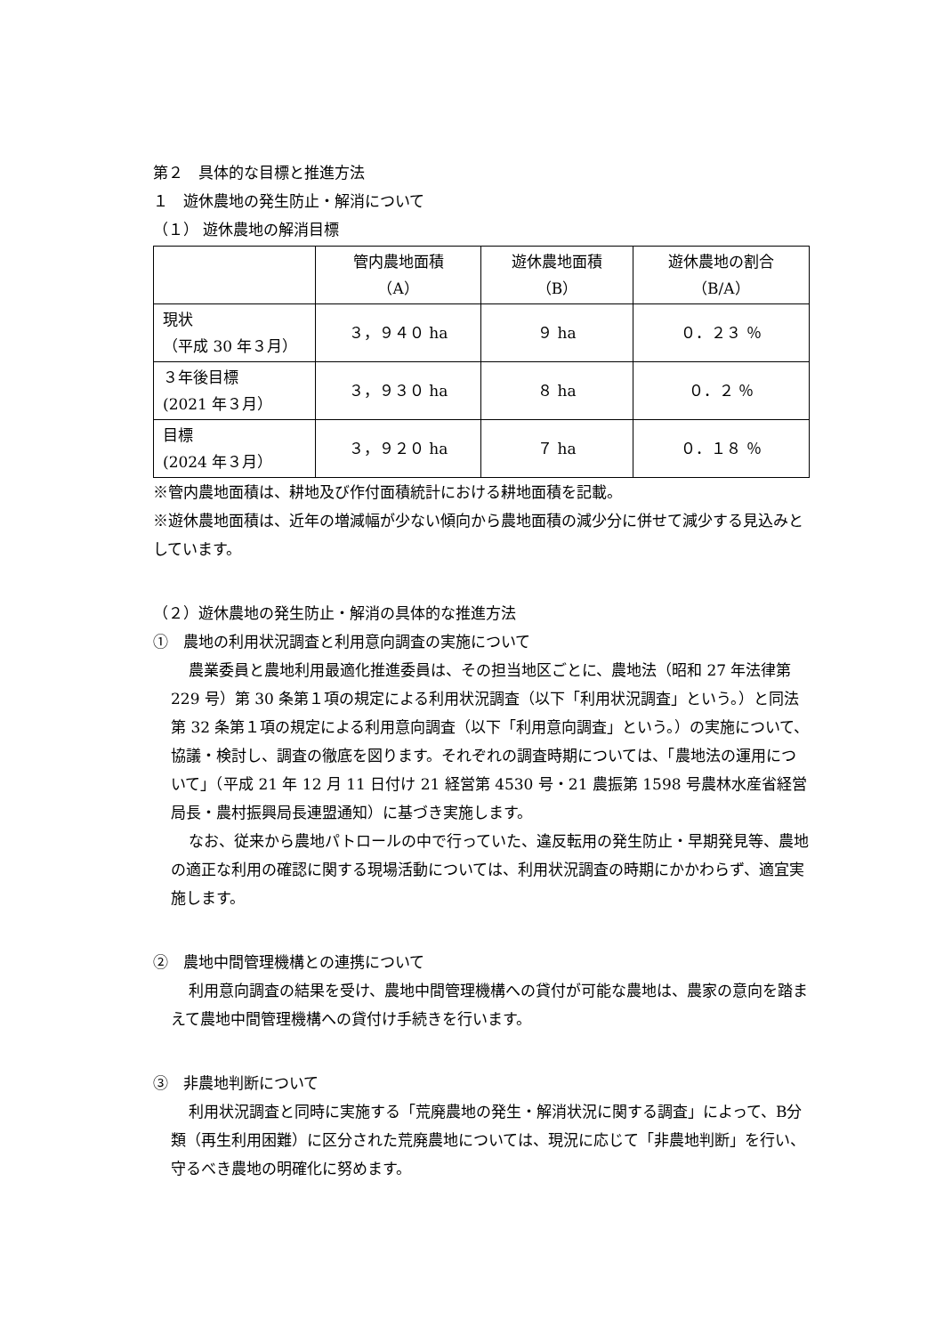第２　具体的な目標と推進方法
１　遊休農地の発生防止・解消について
（１） 遊休農地の解消目標
| | 管内農地面積 （A） | 遊休農地面積 （B） | 遊休農地の割合 （B/A） |
| 現状 （平成 30 年３月） | ３，９４０ ha | ９ ha | ０．２３ ％ |
| ３年後目標 (2021 年３月） | ３，９３０ ha | ８ ha | ０．２ ％ |
| 目標 (2024 年３月） | ３，９２０ ha | ７ ha | ０．１８ ％ |
※管内農地面積は、耕地及び作付面積統計における耕地面積を記載。
※遊休農地面積は、近年の増減幅が少ない傾向から農地面積の減少分に併せて減少する見込みとしています。
（２）遊休農地の発生防止・解消の具体的な推進方法
①　農地の利用状況調査と利用意向調査の実施について
農業委員と農地利用最適化推進委員は、その担当地区ごとに、農地法（昭和 27 年法律第 229 号）第 30 条第１項の規定による利用状況調査（以下「利用状況調査」という。）と同法第 32 条第１項の規定による利用意向調査（以下「利用意向調査」という。）の実施について、協議・検討し、調査の徹底を図ります。それぞれの調査時期については、「農地法の運用について」（平成 21 年 12 月 11 日付け 21 経営第 4530 号・21 農振第 1598 号農林水産省経営局長・農村振興局長連盟通知）に基づき実施します。
なお、従来から農地パトロールの中で行っていた、違反転用の発生防止・早期発見等、農地の適正な利用の確認に関する現場活動については、利用状況調査の時期にかかわらず、適宜実施します。
②　農地中間管理機構との連携について
利用意向調査の結果を受け、農地中間管理機構への貸付が可能な農地は、農家の意向を踏まえて農地中間管理機構への貸付け手続きを行います。
③　非農地判断について
利用状況調査と同時に実施する「荒廃農地の発生・解消状況に関する調査」によって、B分類（再生利用困難）に区分された荒廃農地については、現況に応じて「非農地判断」を行い、守るべき農地の明確化に努めます。